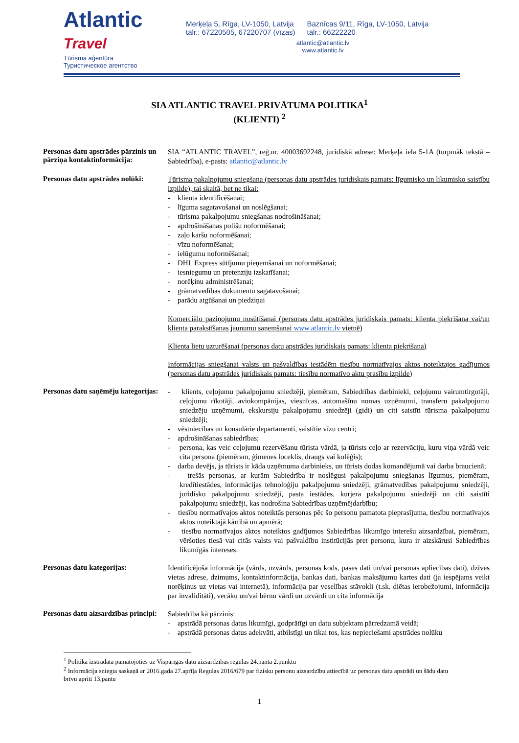Atlantic Travel
Tūrisma aģentūra
Туристическое агентство
Merķeļa 5, Rīga, LV-1050, Latvija
tālr.: 67220505, 67220707 (vīzas)
Baznīcas 9/11, Rīga, LV-1050, Latvija
tālr.: 66222220
atlantic@atlantic.lv
www.atlantic.lv
SIA ATLANTIC TRAVEL PRIVĀTUMA POLITIKA<sup>1</sup>
(KLIENTI) <sup>2</sup>
Personas datu apstrādes pārzinis un pārziņa kontaktinformācija:
SIA “ATLANTIC TRAVEL”, reģ.nr. 40003692248, juridiskā adrese: Merķeļa iela 5-1A (turpmāk tekstā – Sabiedrība), e-pasts: atlantic@atlantic.lv
Personas datu apstrādes nolūki:
Tūrisma pakalpojumu sniegšana (personas datu apstrādes juridiskais pamats: līgumisko un likumisko saistību izpilde), tai skaitā, bet ne tikai:
- klienta identificēšanai;
- līguma sagatavošanai un noslēgšanai;
- tūrisma pakalpojumu sniegšanas nodrošināšanai;
- apdrošināšanas polišu noformēšanai;
- zaļo karšu noformēšanai;
- vīzu noformēšanai;
- ielūgumu noformēšanai;
- DHL Express sūtījumu pieņemšanai un noformēšanai;
- iesniegumu un pretenziju izskatīšanai;
- norēķinu administrēšanai;
- grāmatvedības dokumentu sagatavošanai;
- parādu atgūšanai un piedziņai
Komerciālo paziņojumu nosūtīšanai (personas datu apstrādes juridiskais pamats: klienta piekrišana vai/un klienta parakstīšanas jaunumu saņemšanai www.atlantic.lv vietnē)
Klienta lietu uzturēšanai (personas datu apstrādes juridiskais pamats: klienta piekrišana)
Informācijas sniegšanai valsts un pašvaldības iestādēm tiesību normatīvajos aktos noteiktajos gadījumos (personas datu apstrādes juridiskais pamats: tiesību normatīvo aktu prasību izpilde)
Personas datu saņēmēju kategorijas:
- klients, ceļojumu pakalpojumu sniedzēji, piemēram, Sabiedrības darbinieki, ceļojumu vairumtirgotāji, ceļojumu rīkotāji, aviokompānijas, viesnīcas, automašīnu nomas uzņēmumi, transferu pakalpojumu sniedzēju uzņēmumi, ekskursiju pakalpojumu sniedzēji (gidi) un citi saistīti tūrisma pakalpojumu sniedzēji;
- vēstniecības un konsulārie departamenti, saistītie vīzu centri;
- apdrošināšanas sabiedrības;
- persona, kas veic ceļojumu rezervēšanu tūrista vārdā, ja tūrists ceļo ar rezervāciju, kuru viņa vārdā veic cita persona (piemēram, ģimenes loceklis, draugs vai kolēģis);
- darba devējs, ja tūrists ir kāda uzņēmuma darbinieks, un tūrists dodas komandējumā vai darba braucienā;
- trešās personas, ar kurām Sabiedrība ir noslēgusi pakalpojumu sniegšanas līgumus, piemēram, kredītiestādes, informācijas tehnoloģiju pakalpojumu sniedzēji, grāmatvedības pakalpojumu sniedzēji, juridisko pakalpojumu sniedzēji, pasta iestādes, kurjera pakalpojumu sniedzēji un citi saistīti pakalpojumu sniedzēji, kas nodrošina Sabiedrības uzņēmējdarbību;
- tiesību normatīvajos aktos noteiktās personas pēc šo personu pamatota pieprasījuma, tiesību normatīvajos aktos noteiktajā kārtībā un apmērā;
- tiesību normatīvajos aktos noteiktos gadījumos Sabiedrības likumīgo interešu aizsardzībai, piemēram, vēršoties tiesā vai citās valsts vai pašvaldību institūcijās pret personu, kura ir aizskārusi Sabiedrības likumīgās intereses.
Personas datu kategorijas:
Identificējoša informācija (vārds, uzvārds, personas kods, pases dati un/vai personas apliecības dati), dzīves vietas adrese, dzimums, kontaktinformācija, bankas dati, bankas maksājumu kartes dati (ja iespējams veikt norēķinus uz vietas vai internetā), informācija par veselības stāvokli (t.sk. diētas ierobežojumi, informācija par invaliditāti), vecāku un/vai bērnu vārdi un uzvārdi un cita informācija
Personas datu aizsardzības principi:
Sabiedrība kā pārzinis:
- apstrādā personas datus likumīgi, godprātīgi un datu subjektam pārredzamā veidā;
- apstrādā personas datus adekvāti, atbilstīgi un tikai tos, kas nepieciešami apstrādes nolūku
<sup>1</sup> Politika izstrādāta pamatojoties uz Vispārīgās datu aizsardzības regulas 24.panta 2.punktu
<sup>2</sup> Informācija sniegta saskaņā ar 2016.gada 27.aprīļa Regulas 2016/679 par fizisku personu aizsardzību attiecībā uz personas datu apstrādi un šādu datu brīvu apriti 13.pantu
1